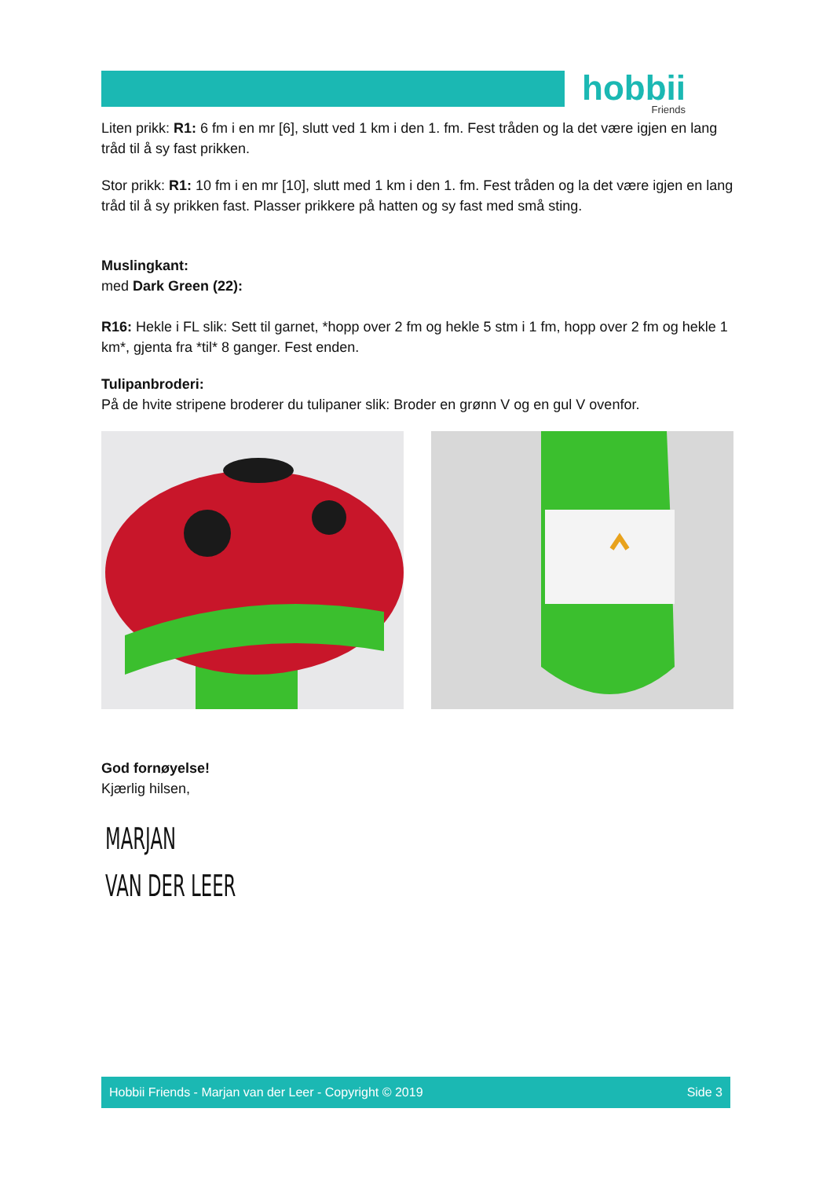hobbii
Friends
Liten prikk: R1: 6 fm i en mr [6], slutt ved 1 km i den 1. fm. Fest tråden og la det være igjen en lang tråd til å sy fast prikken.
Stor prikk: R1: 10 fm i en mr [10], slutt med 1 km i den 1. fm. Fest tråden og la det være igjen en lang tråd til å sy prikken fast. Plasser prikkere på hatten og sy fast med små sting.
Muslingkant:
med Dark Green (22):
R16: Hekle i FL slik: Sett til garnet, *hopp over 2 fm og hekle 5 stm i 1 fm, hopp over 2 fm og hekle 1 km*, gjenta fra *til* 8 ganger. Fest enden.
Tulipanbroderi:
På de hvite stripene broderer du tulipaner slik: Broder en grønn V og en gul V ovenfor.
God fornøyelse!
Kjærlig hilsen,
MARJAN
VAN DER LEER
Hobbii Friends - Marjan van der Leer - Copyright © 2019 Side 3